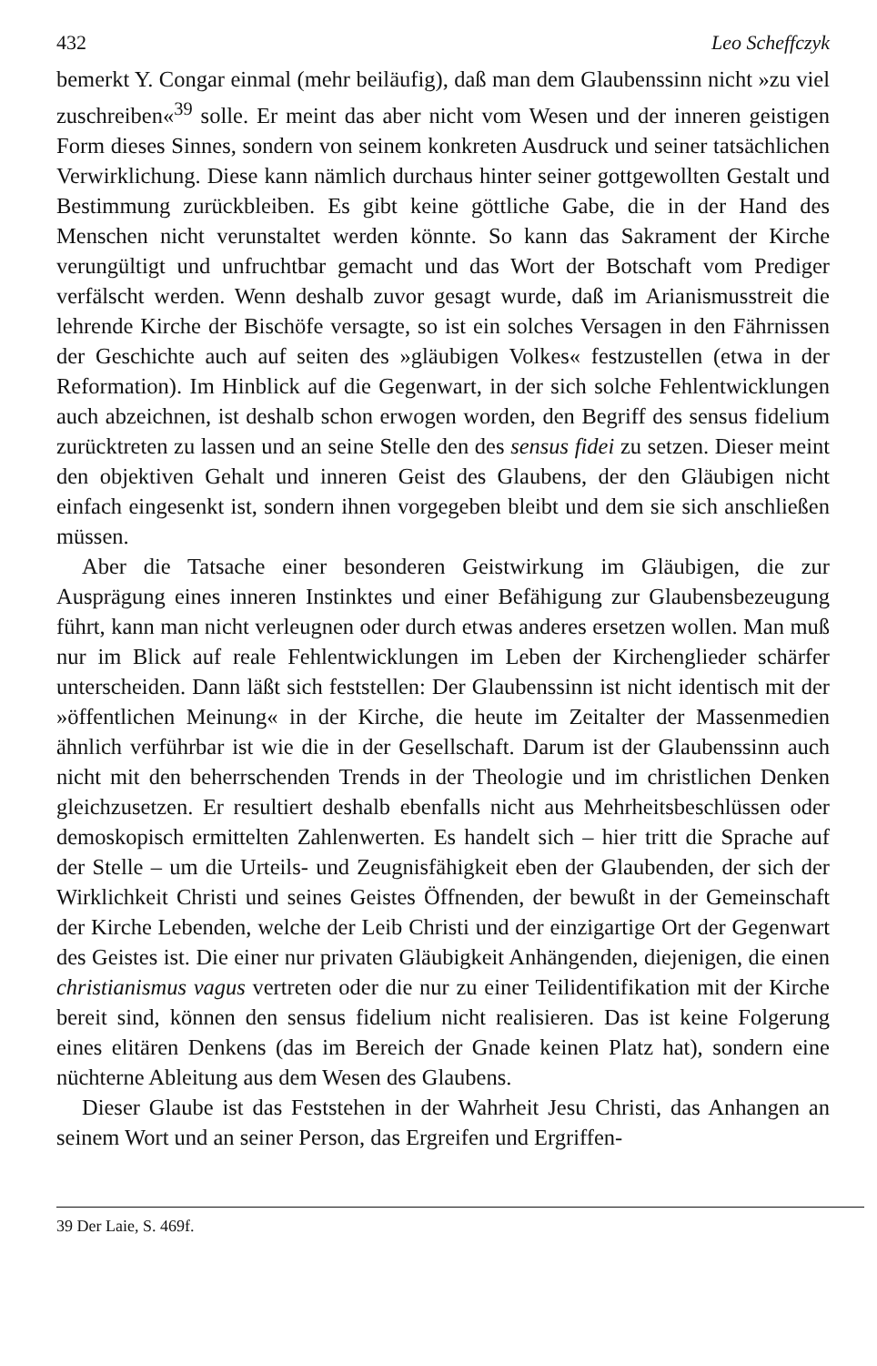432 Leo Scheffczyk
bemerkt Y. Congar einmal (mehr beiläufig), daß man dem Glaubenssinn nicht »zu viel zuschreiben«<sup>39</sup> solle. Er meint das aber nicht vom Wesen und der inneren geistigen Form dieses Sinnes, sondern von seinem konkreten Ausdruck und seiner tatsächlichen Verwirklichung. Diese kann nämlich durchaus hinter seiner gottgewollten Gestalt und Bestimmung zurückbleiben. Es gibt keine göttliche Gabe, die in der Hand des Menschen nicht verunstaltet werden könnte. So kann das Sakrament der Kirche verungültigt und unfruchtbar gemacht und das Wort der Botschaft vom Prediger verfälscht werden. Wenn deshalb zuvor gesagt wurde, daß im Arianismusstreit die lehrende Kirche der Bischöfe versagte, so ist ein solches Versagen in den Fährnissen der Geschichte auch auf seiten des »gläubigen Volkes« festzustellen (etwa in der Reformation). Im Hinblick auf die Gegenwart, in der sich solche Fehlentwicklungen auch abzeichnen, ist deshalb schon erwogen worden, den Begriff des sensus fidelium zurücktreten zu lassen und an seine Stelle den des sensus fidei zu setzen. Dieser meint den objektiven Gehalt und inneren Geist des Glaubens, der den Gläubigen nicht einfach eingesenkt ist, sondern ihnen vorgegeben bleibt und dem sie sich anschließen müssen.
Aber die Tatsache einer besonderen Geistwirkung im Gläubigen, die zur Ausprägung eines inneren Instinktes und einer Befähigung zur Glaubensbezeugung führt, kann man nicht verleugnen oder durch etwas anderes ersetzen wollen. Man muß nur im Blick auf reale Fehlentwicklungen im Leben der Kirchenglieder schärfer unterscheiden. Dann läßt sich feststellen: Der Glaubenssinn ist nicht identisch mit der »öffentlichen Meinung« in der Kirche, die heute im Zeitalter der Massenmedien ähnlich verführbar ist wie die in der Gesellschaft. Darum ist der Glaubenssinn auch nicht mit den beherrschenden Trends in der Theologie und im christlichen Denken gleichzusetzen. Er resultiert deshalb ebenfalls nicht aus Mehrheitsbeschlüssen oder demoskopisch ermittelten Zahlenwerten. Es handelt sich – hier tritt die Sprache auf der Stelle – um die Urteils- und Zeugnisfähigkeit eben der Glaubenden, der sich der Wirklichkeit Christi und seines Geistes Öffnenden, der bewußt in der Gemeinschaft der Kirche Lebenden, welche der Leib Christi und der einzigartige Ort der Gegenwart des Geistes ist. Die einer nur privaten Gläubigkeit Anhängenden, diejenigen, die einen christianismus vagus vertreten oder die nur zu einer Teilidentifikation mit der Kirche bereit sind, können den sensus fidelium nicht realisieren. Das ist keine Folgerung eines elitären Denkens (das im Bereich der Gnade keinen Platz hat), sondern eine nüchterne Ableitung aus dem Wesen des Glaubens.
Dieser Glaube ist das Feststehen in der Wahrheit Jesu Christi, das Anhangen an seinem Wort und an seiner Person, das Ergreifen und Ergriffen-
39 Der Laie, S. 469f.